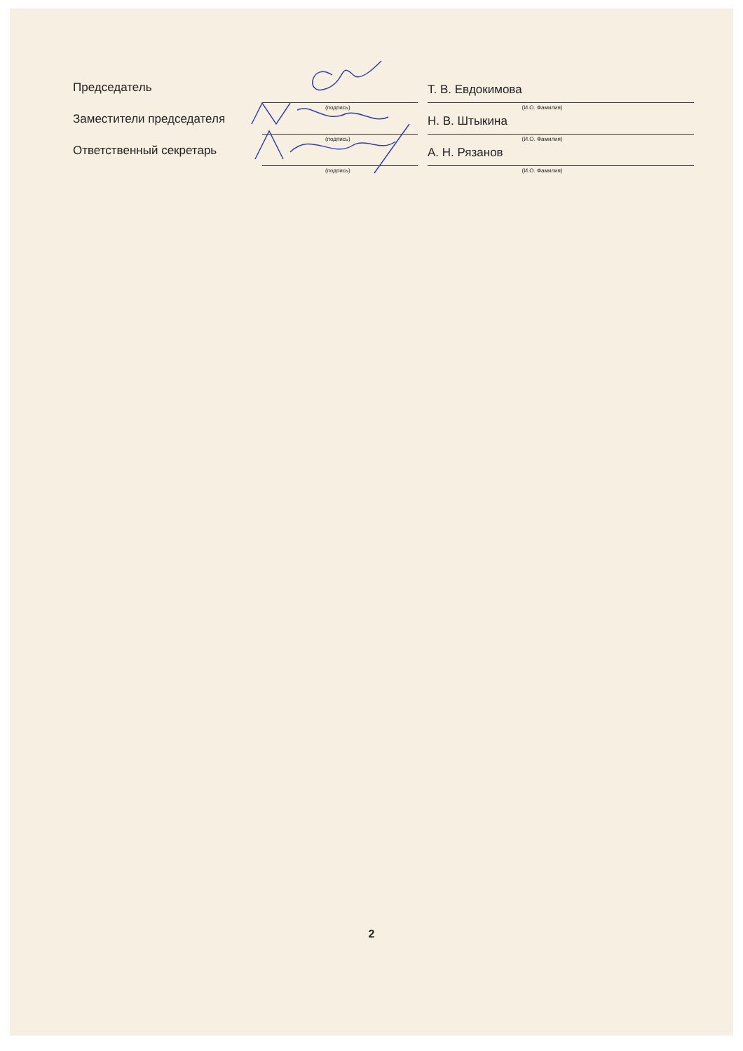Председатель
Т. В. Евдокимова
(подпись) (И.О. Фамилия)
Заместители председателя
Н. В. Штыкина
(подпись) (И.О. Фамилия)
Ответственный секретарь
А. Н. Рязанов
(подпись) (И.О. Фамилия)
2